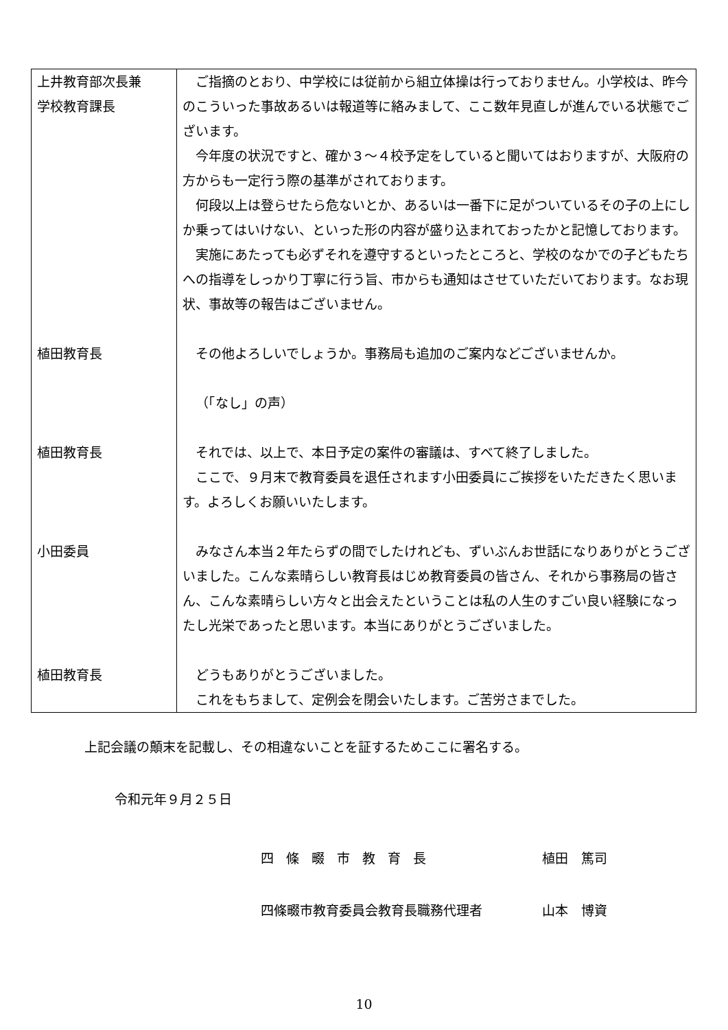| 上井教育部次長兼 学校教育課長 | ご指摘のとおり、中学校には従前から組立体操は行っておりません。小学校は、昨今のこういった事故あるいは報道等に絡みまして、ここ数年見直しが進んでいる状態でございます。 今年度の状況ですと、確か３～４校予定をしていると聞いてはおりますが、大阪府の方からも一定行う際の基準がされております。 何段以上は登らせたら危ないとか、あるいは一番下に足がついているその子の上にしか乗ってはいけない、といった形の内容が盛り込まれておったかと記憶しております。 実施にあたっても必ずそれを遵守するといったところと、学校のなかでの子どもたちへの指導をしっかり丁寧に行う旨、市からも通知はさせていただいております。なお現状、事故等の報告はございません。 |
| 植田教育長 | その他よろしいでしょうか。事務局も追加のご案内などございませんか。 （「なし」の声） |
| 植田教育長 | それでは、以上で、本日予定の案件の審議は、すべて終了しました。 ここで、９月末で教育委員を退任されます小田委員にご挨拶をいただきたく思います。よろしくお願いいたします。 |
| 小田委員 | みなさん本当２年たらずの間でしたけれども、ずいぶんお世話になりありがとうございました。こんな素晴らしい教育長はじめ教育委員の皆さん、それから事務局の皆さん、こんな素晴らしい方々と出会えたということは私の人生のすごい良い経験になったし光栄であったと思います。本当にありがとうございました。 |
| 植田教育長 | どうもありがとうございました。 これをもちまして、定例会を閉会いたします。ご苦労さまでした。 |
上記会議の顛末を記載し、その相違ないことを証するためここに署名する。
令和元年９月２５日
四條畷市教育長 植田　篤司
四條畷市教育委員会教育長職務代理者 山本　博資
10